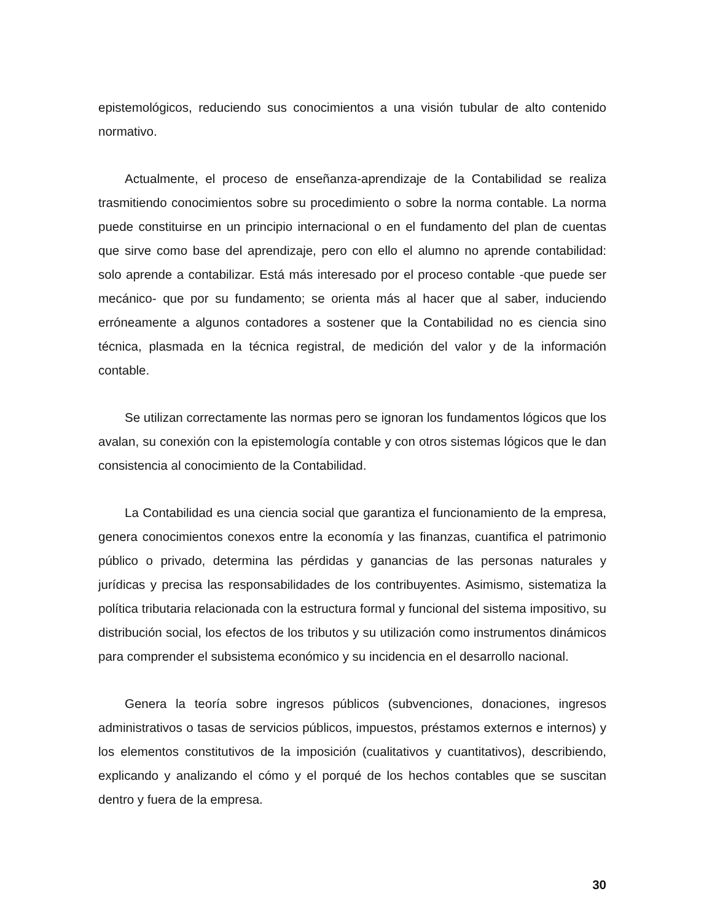epistemológicos, reduciendo sus conocimientos a una visión tubular de alto contenido normativo.
Actualmente, el proceso de enseñanza-aprendizaje de la Contabilidad se realiza trasmitiendo conocimientos sobre su procedimiento o sobre la norma contable. La norma puede constituirse en un principio internacional o en el fundamento del plan de cuentas que sirve como base del aprendizaje, pero con ello el alumno no aprende contabilidad: solo aprende a contabilizar. Está más interesado por el proceso contable -que puede ser mecánico- que por su fundamento; se orienta más al hacer que al saber, induciendo erróneamente a algunos contadores a sostener que la Contabilidad no es ciencia sino técnica, plasmada en la técnica registral, de medición del valor y de la información contable.
Se utilizan correctamente las normas pero se ignoran los fundamentos lógicos que los avalan, su conexión con la epistemología contable y con otros sistemas lógicos que le dan consistencia al conocimiento de la Contabilidad.
La Contabilidad es una ciencia social que garantiza el funcionamiento de la empresa, genera conocimientos conexos entre la economía y las finanzas, cuantifica el patrimonio público o privado, determina las pérdidas y ganancias de las personas naturales y jurídicas y precisa las responsabilidades de los contribuyentes. Asimismo, sistematiza la política tributaria relacionada con la estructura formal y funcional del sistema impositivo, su distribución social, los efectos de los tributos y su utilización como instrumentos dinámicos para comprender el subsistema económico y su incidencia en el desarrollo nacional.
Genera la teoría sobre ingresos públicos (subvenciones, donaciones, ingresos administrativos o tasas de servicios públicos, impuestos, préstamos externos e internos) y los elementos constitutivos de la imposición (cualitativos y cuantitativos), describiendo, explicando y analizando el cómo y el porqué de los hechos contables que se suscitan dentro y fuera de la empresa.
30